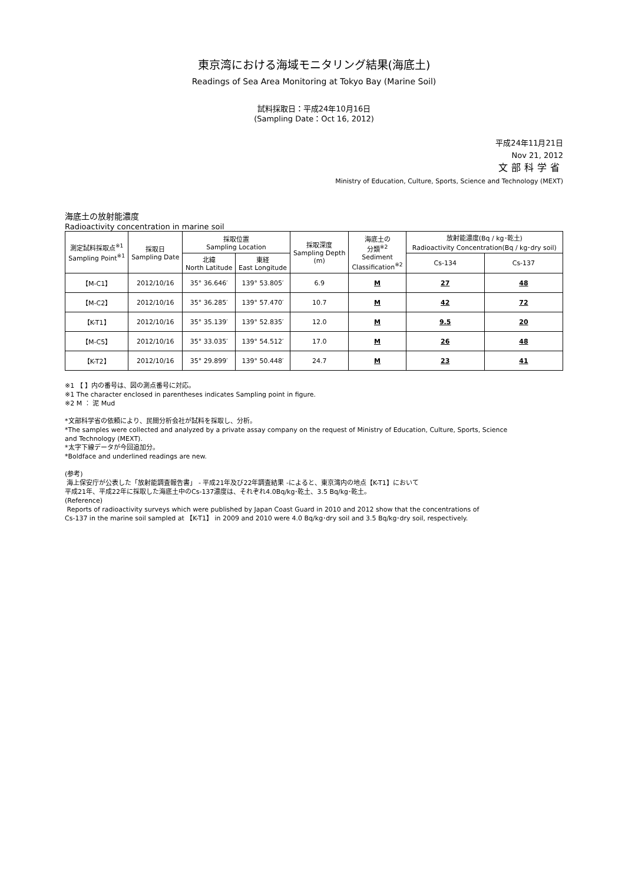東京湾における海域モニタリング結果(海底土)
Readings of Sea Area Monitoring at Tokyo Bay (Marine Soil)
試料採取日：平成24年10月16日
(Sampling Date：Oct 16, 2012)
平成24年11月21日
Nov 21, 2012
文部科学省
Ministry of Education, Culture, Sports, Science and Technology (MEXT)
海底土の放射能濃度
Radioactivity concentration in marine soil
| 測定試料採取点<sup>※1</sup> Sampling Point<sup>※1</sup> | 採取日 Sampling Date | 採取位置 Sampling Location | | 採取深度 Sampling Depth (m) | 海底土の 分類<sup>※2</sup> Sediment Classification<sup>※2</sup> | 放射能濃度(Bq / kg･乾土) Radioactivity Concentration(Bq / kg･dry soil) | |
| --- | --- | --- | --- | --- | --- | --- | --- |
| | | 北緯 North Latitude | 東経 East Longitude | | | Cs-134 | Cs-137 |
| 【M-C1】 | 2012/10/16 | 35° 36.646′ | 139° 53.805′ | 6.9 | M | 27 | 48 |
| 【M-C2】 | 2012/10/16 | 35° 36.285′ | 139° 57.470′ | 10.7 | M | 42 | 72 |
| 【K-T1】 | 2012/10/16 | 35° 35.139′ | 139° 52.835′ | 12.0 | M | 9.5 | 20 |
| 【M-C5】 | 2012/10/16 | 35° 33.035′ | 139° 54.512′ | 17.0 | M | 26 | 48 |
| 【K-T2】 | 2012/10/16 | 35° 29.899′ | 139° 50.448′ | 24.7 | M | 23 | 41 |
※1 【 】内の番号は、図の測点番号に対応。
※1 The character enclosed in parentheses indicates Sampling point in figure.
※2 M ： 泥 Mud
*文部科学省の依頼により、民間分析会社が試料を採取し、分析。
*The samples were collected and analyzed by a private assay company on the request of Ministry of Education, Culture, Sports, Science
and Technology (MEXT).
*太字下線データが今回追加分。
*Boldface and underlined readings are new.
(参考)
海上保安庁が公表した「放射能調査報告書」 - 平成21年及び22年調査結果 -によると、東京湾内の地点【K-T1】において
平成21年、平成22年に採取した海底土中のCs-137濃度は、それぞれ4.0Bq/kg･乾土、3.5 Bq/kg･乾土。
(Reference)
Reports of radioactivity surveys which were published by Japan Coast Guard in 2010 and 2012 show that the concentrations of
Cs-137 in the marine soil sampled at 【K-T1】 in 2009 and 2010 were 4.0 Bq/kg･dry soil and 3.5 Bq/kg･dry soil, respectively.